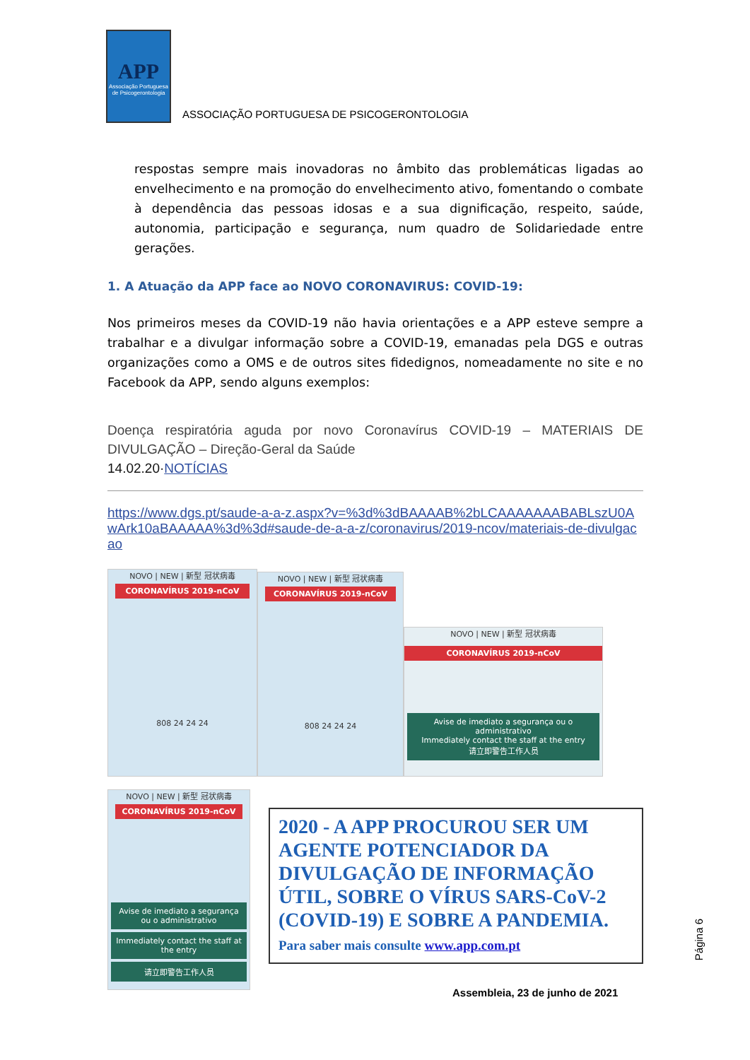APP
Associação Portuguesa de Psicogerontologia
ASSOCIAÇÃO PORTUGUESA DE PSICOGERONTOLOGIA
respostas sempre mais inovadoras no âmbito das problemáticas ligadas ao envelhecimento e na promoção do envelhecimento ativo, fomentando o combate à dependência das pessoas idosas e a sua dignificação, respeito, saúde, autonomia, participação e segurança, num quadro de Solidariedade entre gerações.
1. A Atuação da APP face ao NOVO CORONAVIRUS: COVID-19:
Nos primeiros meses da COVID-19 não havia orientações e a APP esteve sempre a trabalhar e a divulgar informação sobre a COVID-19, emanadas pela DGS e outras organizações como a OMS e de outros sites fidedignos, nomeadamente no site e no Facebook da APP, sendo alguns exemplos:
Doença respiratória aguda por novo Coronavírus COVID-19 – MATERIAIS DE DIVULGAÇÃO – Direção-Geral da Saúde
14.02.20·NOTÍCIAS
https://www.dgs.pt/saude-a-a-z.aspx?v=%3d%3dBAAAAB%2bLCAAAAAAABABLszU0AwArk10aBAAAAA%3d%3d#saude-de-a-a-z/coronavirus/2019-ncov/materiais-de-divulgacao
NOVO | NEW | 新型 冠状病毒
CORONAVÍRUS 2019-nCoV
808 24 24 24
NOVO | NEW | 新型 冠状病毒
CORONAVÍRUS 2019-nCoV
808 24 24 24
NOVO | NEW | 新型 冠状病毒
CORONAVÍRUS 2019-nCoV
Avise de imediato a segurança ou o administrativo
Immediately contact the staff at the entry
请立即警告工作人员
NOVO | NEW | 新型 冠状病毒
CORONAVÍRUS 2019-nCoV
Avise de imediato a segurança ou o administrativo
Immediately contact the staff at the entry
请立即警告工作人员
2020 - A APP PROCUROU SER UM AGENTE POTENCIADOR DA DIVULGAÇÃO DE INFORMAÇÃO ÚTIL, SOBRE O VÍRUS SARS-CoV-2 (COVID-19) E SOBRE A PANDEMIA. Para saber mais consulte www.app.com.pt
Página 6
Assembleia, 23 de junho de 2021